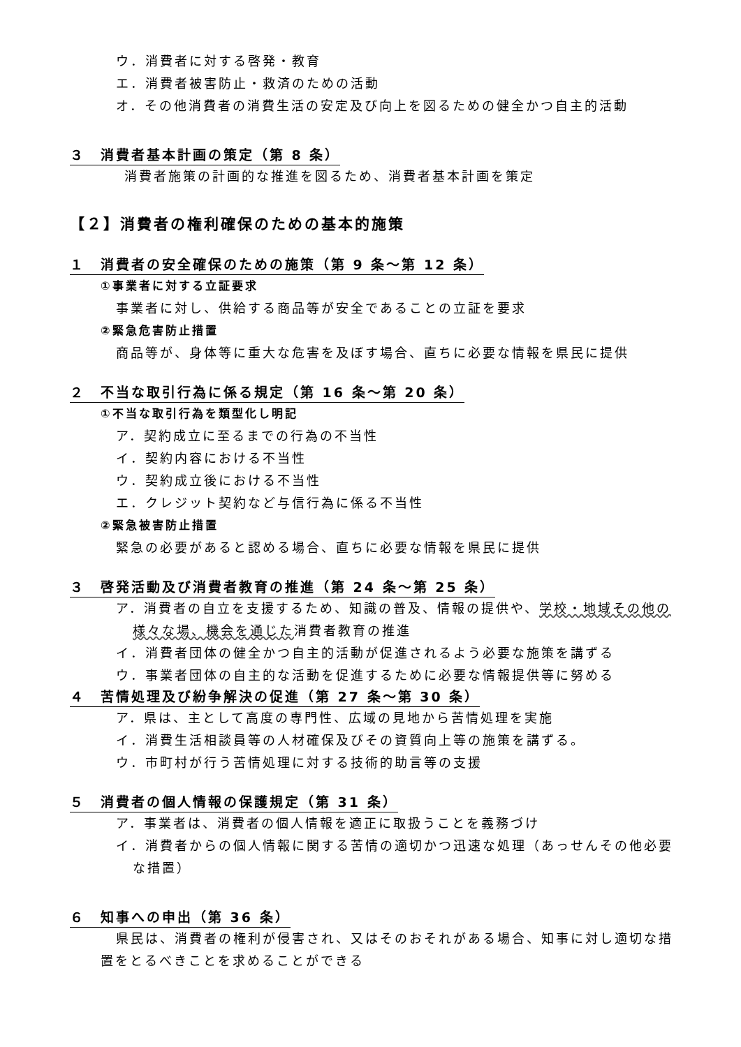ウ．消費者に対する啓発・教育
エ．消費者被害防止・救済のための活動
オ．その他消費者の消費生活の安定及び向上を図るための健全かつ自主的活動
３　消費者基本計画の策定（第 8 条）
消費者施策の計画的な推進を図るため、消費者基本計画を策定
【２】消費者の権利確保のための基本的施策
１　消費者の安全確保のための施策（第 9 条～第 12 条）
①事業者に対する立証要求
事業者に対し、供給する商品等が安全であることの立証を要求
②緊急危害防止措置
商品等が、身体等に重大な危害を及ぼす場合、直ちに必要な情報を県民に提供
２　不当な取引行為に係る規定（第 16 条～第 20 条）
①不当な取引行為を類型化し明記
ア．契約成立に至るまでの行為の不当性
イ．契約内容における不当性
ウ．契約成立後における不当性
エ．クレジット契約など与信行為に係る不当性
②緊急被害防止措置
緊急の必要があると認める場合、直ちに必要な情報を県民に提供
３　啓発活動及び消費者教育の推進（第 24 条～第 25 条）
ア．消費者の自立を支援するため、知識の普及、情報の提供や、学校・地域その他の様々な場、機会を通じた消費者教育の推進
イ．消費者団体の健全かつ自主的活動が促進されるよう必要な施策を講ずる
ウ．事業者団体の自主的な活動を促進するために必要な情報提供等に努める
４　苦情処理及び紛争解決の促進（第 27 条～第 30 条）
ア．県は、主として高度の専門性、広域の見地から苦情処理を実施
イ．消費生活相談員等の人材確保及びその資質向上等の施策を講ずる。
ウ．市町村が行う苦情処理に対する技術的助言等の支援
５　消費者の個人情報の保護規定（第 31 条）
ア．事業者は、消費者の個人情報を適正に取扱うことを義務づけ
イ．消費者からの個人情報に関する苦情の適切かつ迅速な処理（あっせんその他必要な措置）
６　知事への申出（第 36 条）
県民は、消費者の権利が侵害され、又はそのおそれがある場合、知事に対し適切な措置をとるべきことを求めることができる